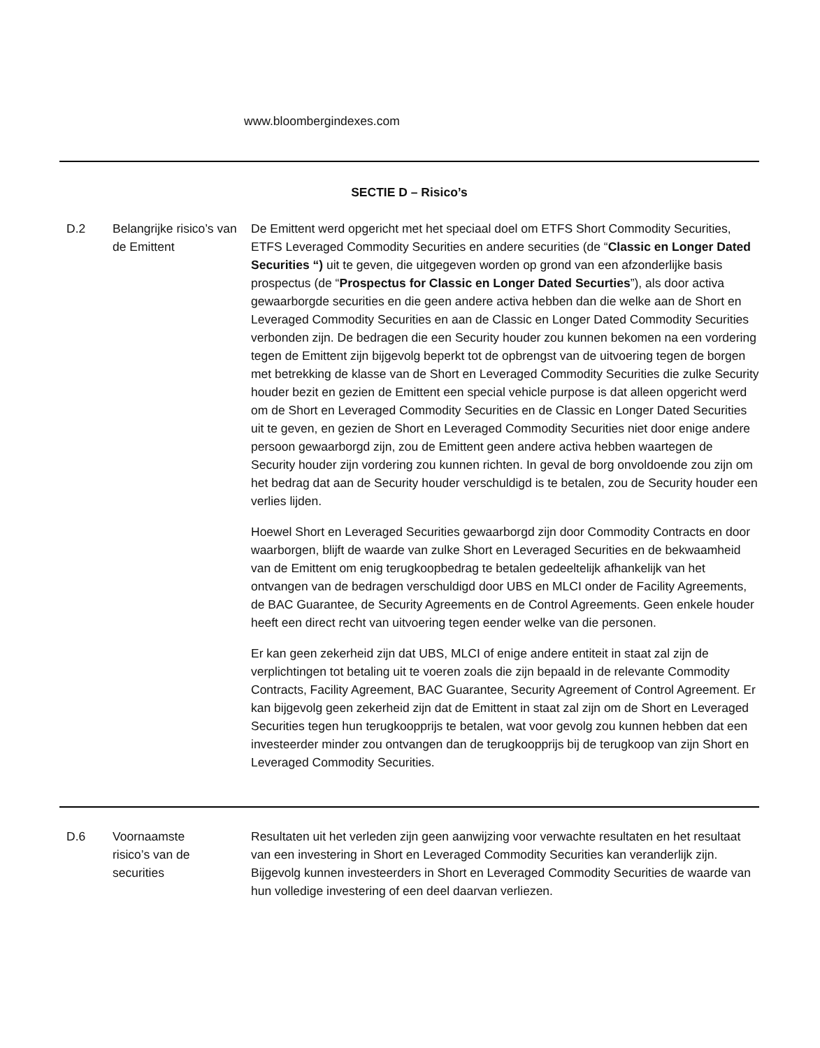www.bloombergindexes.com
| SECTIE D – Risico’s | | |
| D.2 | Belangrijke risico’s van de Emittent | De Emittent werd opgericht met het speciaal doel om ETFS Short Commodity Securities, ETFS Leveraged Commodity Securities en andere securities (de “ Classic en Longer Dated Securities “) uit te geven, die uitgegeven worden op grond van een afzonderlijke basis prospectus (de “ Prospectus for Classic en Longer Dated Securties ”), als door activa gewaarborgde securities en die geen andere activa hebben dan die welke aan de Short en Leveraged Commodity Securities en aan de Classic en Longer Dated Commodity Securities verbonden zijn. De bedragen die een Security houder zou kunnen bekomen na een vordering tegen de Emittent zijn bijgevolg beperkt tot de opbrengst van de uitvoering tegen de borgen met betrekking de klasse van de Short en Leveraged Commodity Securities die zulke Security houder bezit en gezien de Emittent een special vehicle purpose is dat alleen opgericht werd om de Short en Leveraged Commodity Securities en de Classic en Longer Dated Securities uit te geven, en gezien de Short en Leveraged Commodity Securities niet door enige andere persoon gewaarborgd zijn, zou de Emittent geen andere activa hebben waartegen de Security houder zijn vordering zou kunnen richten. In geval de borg onvoldoende zou zijn om het bedrag dat aan de Security houder verschuldigd is te betalen, zou de Security houder een verlies lijden. Hoewel Short en Leveraged Securities gewaarborgd zijn door Commodity Contracts en door waarborgen, blijft de waarde van zulke Short en Leveraged Securities en de bekwaamheid van de Emittent om enig terugkoopbedrag te betalen gedeeltelijk afhankelijk van het ontvangen van de bedragen verschuldigd door UBS en MLCI onder de Facility Agreements, de BAC Guarantee, de Security Agreements en de Control Agreements. Geen enkele houder heeft een direct recht van uitvoering tegen eender welke van die personen. Er kan geen zekerheid zijn dat UBS, MLCI of enige andere entiteit in staat zal zijn de verplichtingen tot betaling uit te voeren zoals die zijn bepaald in de relevante Commodity Contracts, Facility Agreement, BAC Guarantee, Security Agreement of Control Agreement. Er kan bijgevolg geen zekerheid zijn dat de Emittent in staat zal zijn om de Short en Leveraged Securities tegen hun terugkoopprijs te betalen, wat voor gevolg zou kunnen hebben dat een investeerder minder zou ontvangen dan de terugkoopprijs bij de terugkoop van zijn Short en Leveraged Commodity Securities. |
| D.6 | Voornaamste risico’s van de securities | Resultaten uit het verleden zijn geen aanwijzing voor verwachte resultaten en het resultaat van een investering in Short en Leveraged Commodity Securities kan veranderlijk zijn. Bijgevolg kunnen investeerders in Short en Leveraged Commodity Securities de waarde van hun volledige investering of een deel daarvan verliezen. |